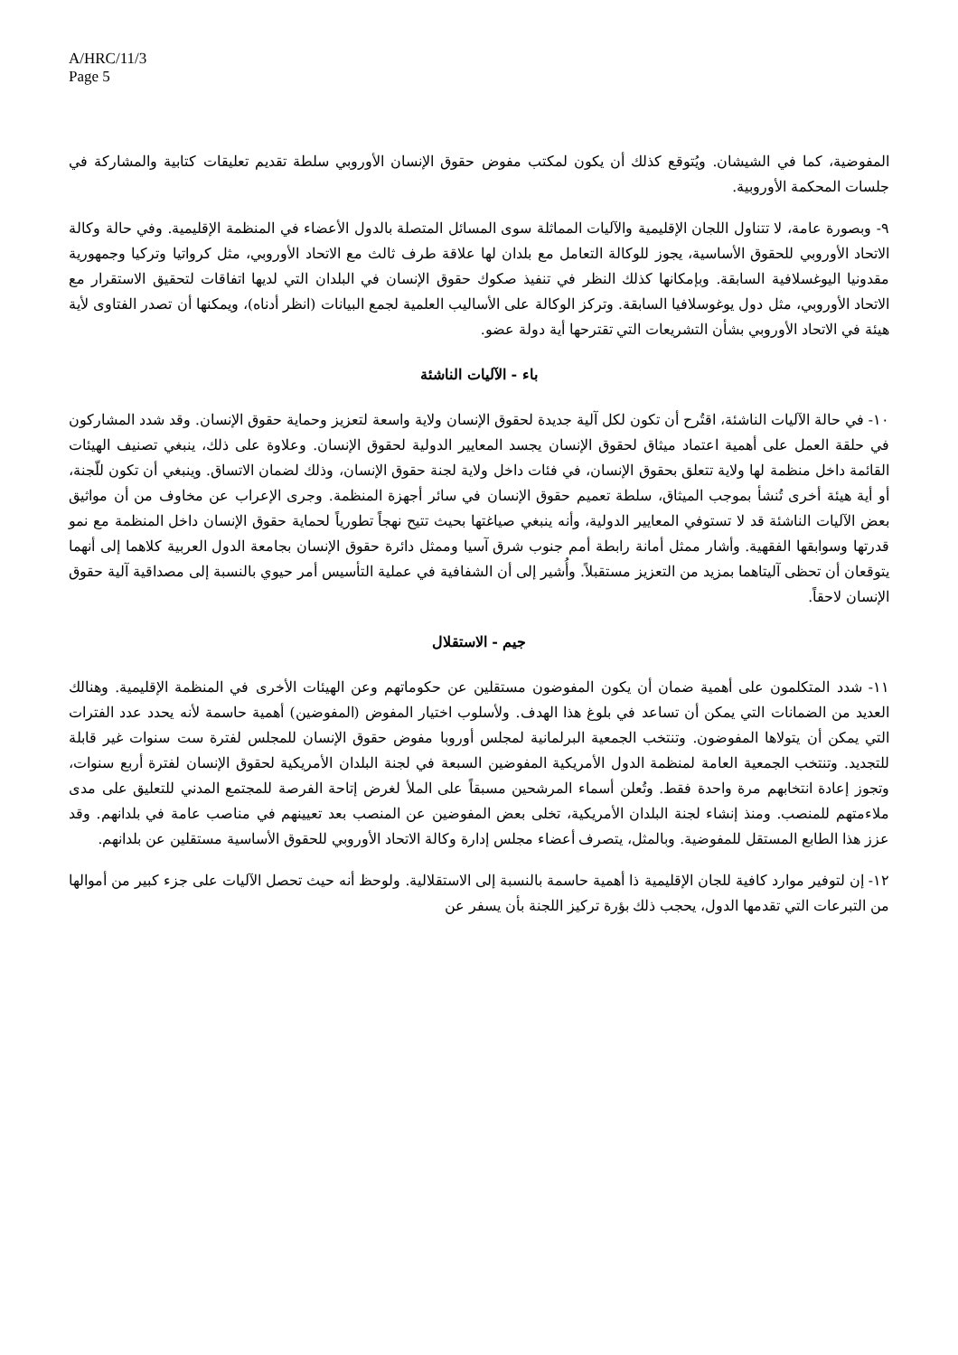A/HRC/11/3
Page 5
المفوضية، كما في الشيشان. ويُتوقع كذلك أن يكون لمكتب مفوض حقوق الإنسان الأوروبي سلطة تقديم تعليقات كتابية والمشاركة في جلسات المحكمة الأوروبية.
٩- وبصورة عامة، لا تتناول اللجان الإقليمية والآليات المماثلة سوى المسائل المتصلة بالدول الأعضاء في المنظمة الإقليمية. وفي حالة وكالة الاتحاد الأوروبي للحقوق الأساسية، يجوز للوكالة التعامل مع بلدان لها علاقة طرف ثالث مع الاتحاد الأوروبي، مثل كرواتيا وتركيا وجمهورية مقدونيا اليوغسلافية السابقة. وبإمكانها كذلك النظر في تنفيذ صكوك حقوق الإنسان في البلدان التي لديها اتفاقات لتحقيق الاستقرار مع الاتحاد الأوروبي، مثل دول يوغوسلافيا السابقة. وتركز الوكالة على الأساليب العلمية لجمع البيانات (انظر أدناه)، ويمكنها أن تصدر الفتاوى لأية هيئة في الاتحاد الأوروبي بشأن التشريعات التي تقترحها أية دولة عضو.
باء - الآليات الناشئة
١٠- في حالة الآليات الناشئة، اقتُرح أن تكون لكل آلية جديدة لحقوق الإنسان ولاية واسعة لتعزيز وحماية حقوق الإنسان. وقد شدد المشاركون في حلقة العمل على أهمية اعتماد ميثاق لحقوق الإنسان يجسد المعايير الدولية لحقوق الإنسان. وعلاوة على ذلك، ينبغي تصنيف الهيئات القائمة داخل منظمة لها ولاية تتعلق بحقوق الإنسان، في فئات داخل ولاية لجنة حقوق الإنسان، وذلك لضمان الاتساق. وينبغي أن تكون للّجنة، أو أية هيئة أخرى تُنشأ بموجب الميثاق، سلطة تعميم حقوق الإنسان في سائر أجهزة المنظمة. وجرى الإعراب عن مخاوف من أن مواثيق بعض الآليات الناشئة قد لا تستوفي المعايير الدولية، وأنه ينبغي صياغتها بحيث تتيح نهجاً تطورياً لحماية حقوق الإنسان داخل المنظمة مع نمو قدرتها وسوابقها الفقهية. وأشار ممثل أمانة رابطة أمم جنوب شرق آسيا وممثل دائرة حقوق الإنسان بجامعة الدول العربية كلاهما إلى أنهما يتوقعان أن تحظى آليتاهما بمزيد من التعزيز مستقبلاً. وأُشير إلى أن الشفافية في عملية التأسيس أمر حيوي بالنسبة إلى مصداقية آلية حقوق الإنسان لاحقاً.
جيم - الاستقلال
١١- شدد المتكلمون على أهمية ضمان أن يكون المفوضون مستقلين عن حكوماتهم وعن الهيئات الأخرى في المنظمة الإقليمية. وهنالك العديد من الضمانات التي يمكن أن تساعد في بلوغ هذا الهدف. ولأسلوب اختيار المفوض (المفوضين) أهمية حاسمة لأنه يحدد عدد الفترات التي يمكن أن يتولاها المفوضون. وتنتخب الجمعية البرلمانية لمجلس أوروبا مفوض حقوق الإنسان للمجلس لفترة ست سنوات غير قابلة للتجديد. وتنتخب الجمعية العامة لمنظمة الدول الأمريكية المفوضين السبعة في لجنة البلدان الأمريكية لحقوق الإنسان لفترة أربع سنوات، وتجوز إعادة انتخابهم مرة واحدة فقط. وتُعلن أسماء المرشحين مسبقاً على الملأ لغرض إتاحة الفرصة للمجتمع المدني للتعليق على مدى ملاءمتهم للمنصب. ومنذ إنشاء لجنة البلدان الأمريكية، تخلى بعض المفوضين عن المنصب بعد تعيينهم في مناصب عامة في بلدانهم. وقد عزز هذا الطابع المستقل للمفوضية. وبالمثل، يتصرف أعضاء مجلس إدارة وكالة الاتحاد الأوروبي للحقوق الأساسية مستقلين عن بلدانهم.
١٢- إن لتوفير موارد كافية للجان الإقليمية ذا أهمية حاسمة بالنسبة إلى الاستقلالية. ولوحظ أنه حيث تحصل الآليات على جزء كبير من أموالها من التبرعات التي تقدمها الدول، يحجب ذلك بؤرة تركيز اللجنة بأن يسفر عن